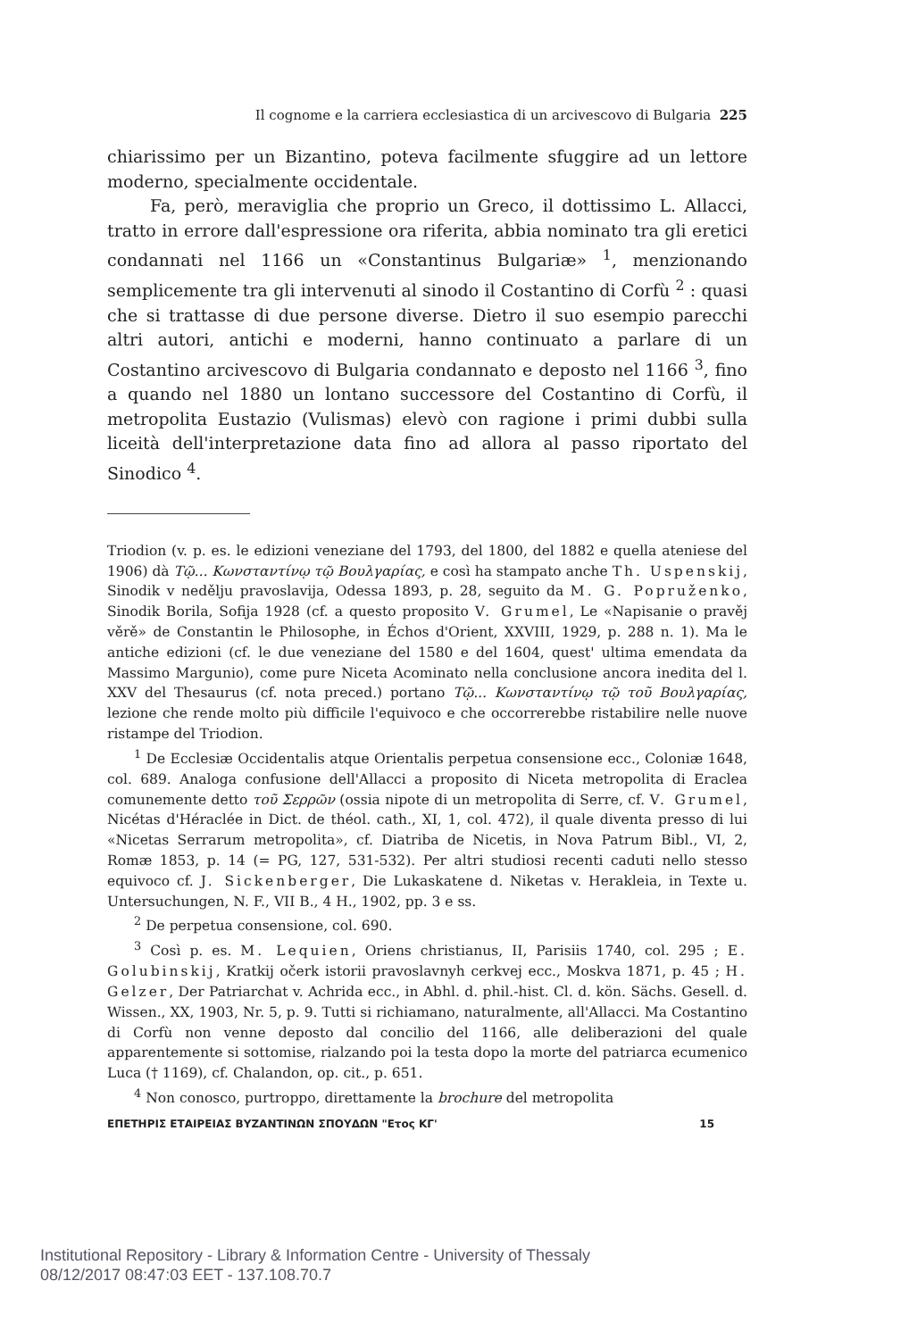Il cognome e la carriera ecclesiastica di un arcivescovo di Bulgaria 225
chiarissimo per un Bizantino, poteva facilmente sfuggire ad un lettore moderno, specialmente occidentale.
Fa, però, meraviglia che proprio un Greco, il dottissimo L. Allacci, tratto in errore dall'espressione ora riferita, abbia nominato tra gli eretici condannati nel 1166 un «Constantinus Bulgariæ» <sup>1</sup>, menzionando semplicemente tra gli intervenuti al sinodo il Costantino di Corfù <sup>2</sup> : quasi che si trattasse di due persone diverse. Dietro il suo esempio parecchi altri autori, antichi e moderni, hanno continuato a parlare di un Costantino arcivescovo di Bulgaria condannato e deposto nel 1166 <sup>3</sup>, fino a quando nel 1880 un lontano successore del Costantino di Corfù, il metropolita Eustazio (Vulismas) elevò con ragione i primi dubbi sulla liceità dell'interpretazione data fino ad allora al passo riportato del Sinodico <sup>4</sup>.
Triodion (v. p. es. le edizioni veneziane del 1793, del 1800, del 1882 e quella ateniese del 1906) dà Τῷ... Κωνσταντίνῳ τῷ Βουλγαρίας, e così ha stampato anche Th. Uspenskij, Sinodik v nedělju pravoslavija, Odessa 1893, p. 28, seguito da M. G. Popruženko, Sinodik Borila, Sofija 1928 (cf. a questo proposito V. Grumel, Le «Napisanie o pravěj věrě» de Constantin le Philosophe, in Échos d'Orient, XXVIII, 1929, p. 288 n. 1). Ma le antiche edizioni (cf. le due veneziane del 1580 e del 1604, quest' ultima emendata da Massimo Margunio), come pure Niceta Acominato nella conclusione ancora inedita del l. XXV del Thesaurus (cf. nota preced.) portano Τῷ... Κωνσταντίνῳ τῷ τοῦ Βουλγαρίας, lezione che rende molto più difficile l'equivoco e che occorrerebbe ristabilire nelle nuove ristampe del Triodion.
<sup>1</sup> De Ecclesiæ Occidentalis atque Orientalis perpetua consensione ecc., Coloniæ 1648, col. 689. Analoga confusione dell'Allacci a proposito di Niceta metropolita di Eraclea comunemente detto τοῦ Σερρῶν (ossia nipote di un metropolita di Serre, cf. V. Grumel, Nicétas d'Héraclée in Dict. de théol. cath., XI, 1, col. 472), il quale diventa presso di lui «Nicetas Serrarum metropolita», cf. Diatriba de Nicetis, in Nova Patrum Bibl., VI, 2, Romæ 1853, p. 14 (= PG, 127, 531-532). Per altri studiosi recenti caduti nello stesso equivoco cf. J. Sickenberger, Die Lukaskatene d. Niketas v. Herakleia, in Texte u. Untersuchungen, N. F., VII B., 4 H., 1902, pp. 3 e ss.
<sup>2</sup> De perpetua consensione, col. 690.
<sup>3</sup> Così p. es. M. Lequien, Oriens christianus, II, Parisiis 1740, col. 295 ; E. Golubinskij, Kratkij očerk istorii pravoslavnyh cerkvej ecc., Moskva 1871, p. 45 ; H. Gelzer, Der Patriarchat v. Achrida ecc., in Abhl. d. phil.-hist. Cl. d. kön. Sächs. Gesell. d. Wissen., XX, 1903, Nr. 5, p. 9. Tutti si richiamano, naturalmente, all'Allacci. Ma Costantino di Corfù non venne deposto dal concilio del 1166, alle deliberazioni del quale apparentemente si sottomise, rialzando poi la testa dopo la morte del patriarca ecumenico Luca († 1169), cf. Chalandon, op. cit., p. 651.
<sup>4</sup> Non conosco, purtroppo, direttamente la brochure del metropolita
ΕΠΕΤΗΡΙΣ ΕΤΑΙΡΕΙΑΣ ΒΥΖΑΝΤΙΝΩΝ ΣΠΟΥΔΩΝ "Ετος ΚΓ' 15
Institutional Repository - Library & Information Centre - University of Thessaly
08/12/2017 08:47:03 EET - 137.108.70.7